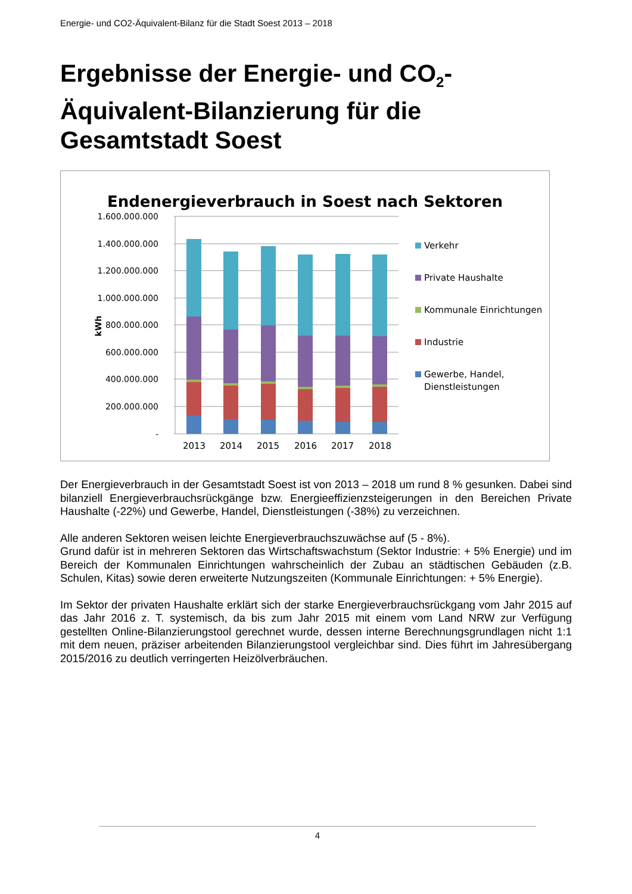Energie- und CO2-Äquivalent-Bilanz für die Stadt Soest 2013 – 2018
Ergebnisse der Energie- und CO<sub>2</sub>-Äquivalent-Bilanzierung für die Gesamtstadt Soest
Endenergieverbrauch in Soest nach Sektoren
1.600.000.000
1.400.000.000
1.200.000.000
1.000.000.000
800.000.000
600.000.000
400.000.000
200.000.000
-
kWh
2013
2014
2015
2016
2017
2018
Verkehr
Private Haushalte
Kommunale Einrichtungen
Industrie
Gewerbe, Handel,
Dienstleistungen
Der Energieverbrauch in der Gesamtstadt Soest ist von 2013 – 2018 um rund 8 % gesunken. Dabei sind bilanziell Energieverbrauchsrückgänge bzw. Energieeffizienzsteigerungen in den Bereichen Private Haushalte (-22%) und Gewerbe, Handel, Dienstleistungen (-38%) zu verzeichnen.
Alle anderen Sektoren weisen leichte Energieverbrauchszuwächse auf (5 - 8%).
Grund dafür ist in mehreren Sektoren das Wirtschaftswachstum (Sektor Industrie: + 5% Energie) und im Bereich der Kommunalen Einrichtungen wahrscheinlich der Zubau an städtischen Gebäuden (z.B. Schulen, Kitas) sowie deren erweiterte Nutzungszeiten (Kommunale Einrichtungen: + 5% Energie).
Im Sektor der privaten Haushalte erklärt sich der starke Energieverbrauchsrückgang vom Jahr 2015 auf das Jahr 2016 z. T. systemisch, da bis zum Jahr 2015 mit einem vom Land NRW zur Verfügung gestellten Online-Bilanzierungstool gerechnet wurde, dessen interne Berechnungsgrundlagen nicht 1:1 mit dem neuen, präziser arbeitenden Bilanzierungstool vergleichbar sind. Dies führt im Jahresübergang 2015/2016 zu deutlich verringerten Heizölverbräuchen.
4